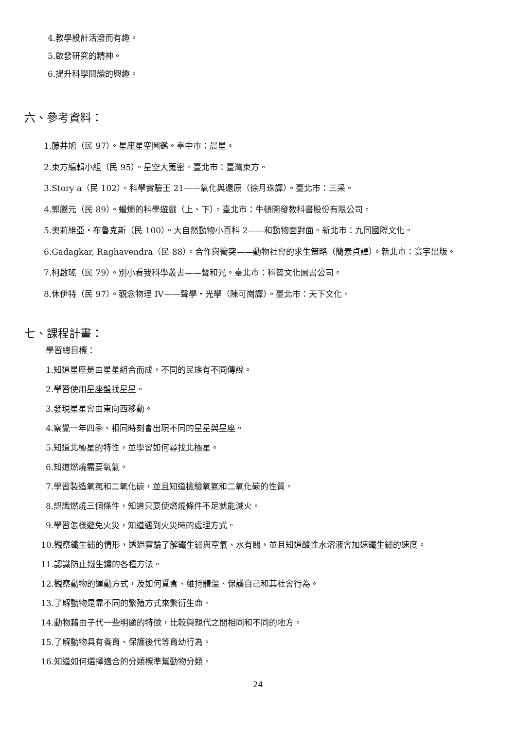4.教學設計活潑而有趣。
5.啟發研究的精神。
6.提升科學閱讀的興趣。
六、參考資料：
1.藤井旭（民 97）。星座星空圖鑑。臺中市：晨星。
2.東方編輯小組（民 95）。星空大蒐密。臺北市：臺灣東方。
3.Story a（民 102）。科學實驗王 21——氧化與還原（徐月珠譯）。臺北市：三采。
4.郭騰元（民 89）。蠟燭的科學遊戲（上、下）。臺北市：牛頓開發教科書股份有限公司。
5.奧莉維亞・布魯克斯（民 100）。大自然動物小百科 2——和動物面對面。新北市：九同國際文化。
6.Gadagkar, Raghavendra（民 88）。合作與衝突——動物社會的求生策略（簡素貞譯）。新北市：寰宇出版。
7.柯啟瑤（民 79）。別小看我科學叢書——聲和光。臺北市：科智文化圖書公司。
8.休伊特（民 97）。觀念物理 IV——聲學・光學（陳可崗譯）。臺北市：天下文化。
七、課程計畫：
學習總目標：
1.知道星座是由星星組合而成，不同的民族有不同傳說。
2.學習使用星座盤找星星。
3.發現星星會由東向西移動。
4.察覺一年四季、相同時刻會出現不同的星星與星座。
5.知道北極星的特性，並學習如何尋找北極星。
6.知道燃燒需要氧氣。
7.學習製造氧氣和二氧化碳，並且知道檢驗氧氣和二氧化碳的性質。
8.認識燃燒三個條件，知道只要使燃燒條件不足就能滅火。
9.學習怎樣避免火災，知道遇到火災時的處理方式。
10.觀察鐵生鏽的情形，透過實驗了解鐵生鏽與空氣、水有關，並且知道酸性水溶液會加速鐵生鏽的速度。
11.認識防止鐵生鏽的各種方法。
12.觀察動物的運動方式，及如何覓食、維持體溫、保護自己和其社會行為。
13.了解動物是靠不同的繁殖方式來繁衍生命。
14.動物藉由子代一些明顯的特徵，比較與親代之間相同和不同的地方。
15.了解動物具有養育、保護後代等育幼行為。
16.知道如何選擇適合的分類標準幫動物分類。
24